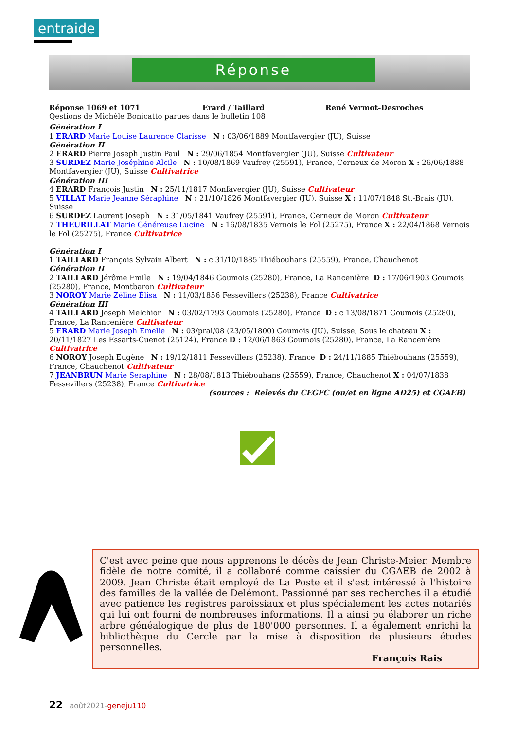entraide
Réponse
Réponse 1069 et 1071 Erard / Taillard René Vermot-Desroches
Qestions de Michèle Bonicatto parues dans le bulletin 108
Génération I
1 ERARD Marie Louise Laurence Clarisse N : 03/06/1889 Montfavergier (JU), Suisse
Génération II
2 ERARD Pierre Joseph Justin Paul N : 29/06/1854 Montfavergier (JU), Suisse Cultivateur
3 SURDEZ Marie Joséphine Alcile N : 10/08/1869 Vaufrey (25591), France, Cerneux de Moron X : 26/06/1888 Montfavergier (JU), Suisse Cultivatrice
Génération III
4 ERARD François Justin N : 25/11/1817 Monfavergier (JU), Suisse Cultivateur
5 VILLAT Marie Jeanne Séraphine N : 21/10/1826 Montfavergier (JU), Suisse X : 11/07/1848 St.-Brais (JU), Suisse
6 SURDEZ Laurent Joseph N : 31/05/1841 Vaufrey (25591), France, Cerneux de Moron Cultivateur
7 THEURILLAT Marie Généreuse Lucine N : 16/08/1835 Vernois le Fol (25275), France X : 22/04/1868 Vernois le Fol (25275), France Cultivatrice
Génération I
1 TAILLARD François Sylvain Albert N : c 31/10/1885 Thiébouhans (25559), France, Chauchenot
Génération II
2 TAILLARD Jérôme Émile N : 19/04/1846 Goumois (25280), France, La Rancenière D : 17/06/1903 Goumois (25280), France, Montbaron Cultivateur
3 NOROY Marie Zéline Élisa N : 11/03/1856 Fessevillers (25238), France Cultivatrice
Génération III
4 TAILLARD Joseph Melchior N : 03/02/1793 Goumois (25280), France D : c 13/08/1871 Goumois (25280), France, La Rancenière Cultivateur
5 ERARD Marie Joseph Emelie N : 03/prai/08 (23/05/1800) Goumois (JU), Suisse, Sous le chateau X : 20/11/1827 Les Essarts-Cuenot (25124), France D : 12/06/1863 Goumois (25280), France, La Rancenière Cultivatrice
6 NOROY Joseph Eugène N : 19/12/1811 Fessevillers (25238), France D : 24/11/1885 Thiébouhans (25559), France, Chauchenot Cultivateur
7 JEANBRUN Marie Seraphine N : 28/08/1813 Thiébouhans (25559), France, Chauchenot X : 04/07/1838 Fessevillers (25238), France Cultivatrice
(sources : Relevés du CEGFC (ou/et en ligne AD25) et CGAEB)
C'est avec peine que nous apprenons le décès de Jean Christe-Meier. Membre fidèle de notre comité, il a collaboré comme caissier du CGAEB de 2002 à 2009. Jean Christe était employé de La Poste et il s'est intéressé à l'histoire des familles de la vallée de Delémont. Passionné par ses recherches il a étudié avec patience les registres paroissiaux et plus spécialement les actes notariés qui lui ont fourni de nombreuses informations. Il a ainsi pu élaborer un riche arbre généalogique de plus de 180'000 personnes. Il a également enrichi la bibliothèque du Cercle par la mise à disposition de plusieurs études personnelles.
François Rais
22 août2021-geneju110